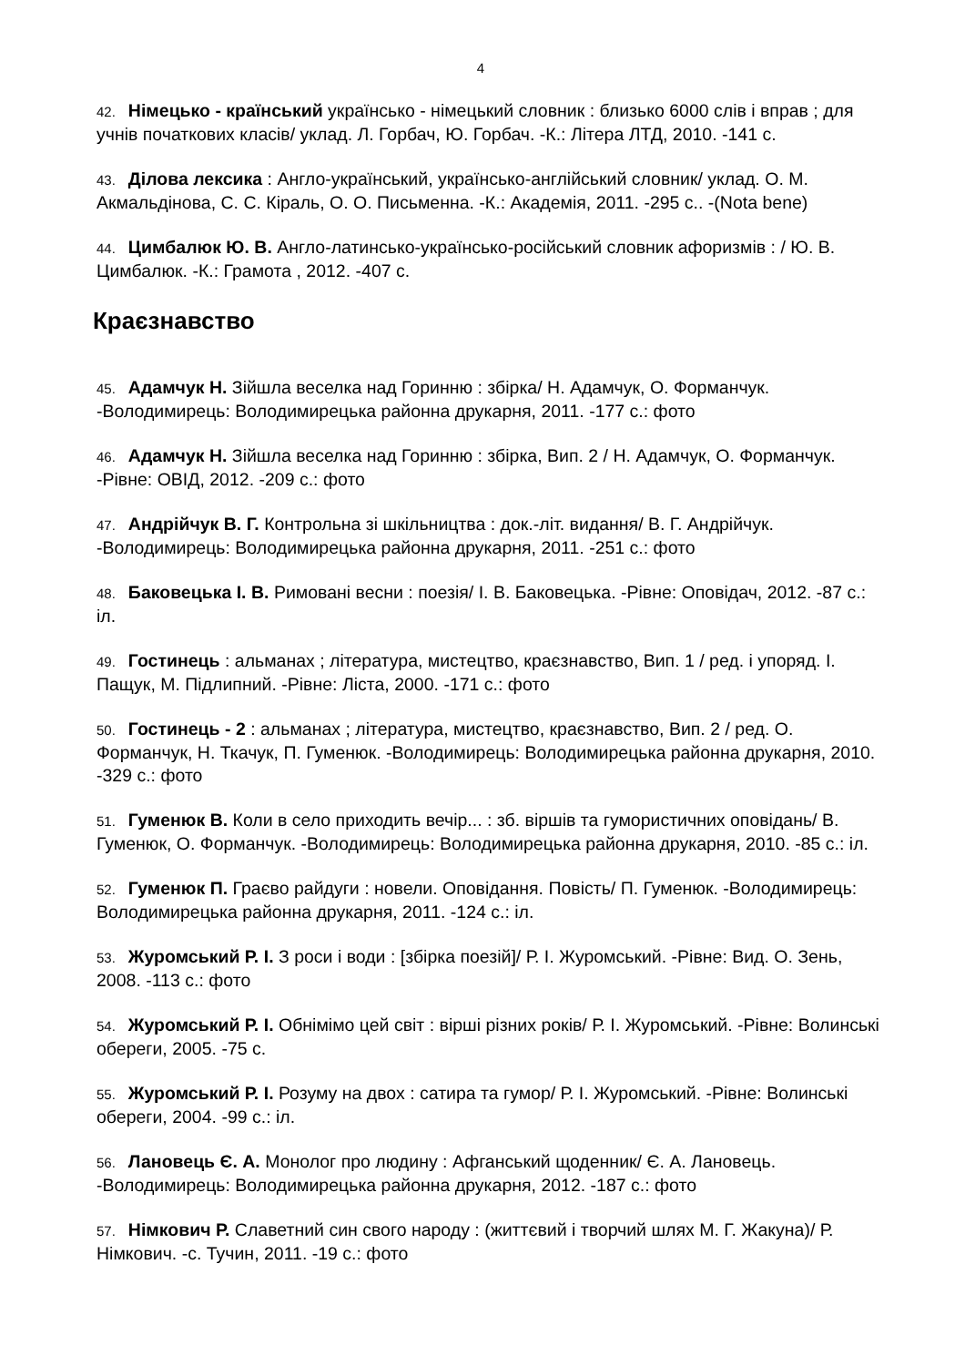4
42. Німецько - країнський українсько - німецький словник : близько 6000 слів і вправ ; для учнів початкових класів/ уклад. Л. Горбач, Ю. Горбач. -К.: Літера ЛТД, 2010. -141 с.
43. Ділова лексика : Англо-український, українсько-англійський словник/ уклад. О. М. Акмальдінова, С. С. Кіраль, О. О. Письменна. -К.: Академія, 2011. -295 с.. -(Nota bene)
44. Цимбалюк Ю. В. Англо-латинсько-українсько-російський словник афоризмів : / Ю. В. Цимбалюк. -К.: Грамота , 2012. -407 с.
Краєзнавство
45. Адамчук Н. Зійшла веселка над Горинню : збірка/ Н. Адамчук, О. Форманчук. -Володимирець: Володимирецька районна друкарня, 2011. -177 с.: фото
46. Адамчук Н. Зійшла веселка над Горинню : збірка, Вип. 2 / Н. Адамчук, О. Форманчук. -Рівне: ОВІД, 2012. -209 с.: фото
47. Андрійчук В. Г. Контрольна зі шкільництва : док.-літ. видання/ В. Г. Андрійчук. -Володимирець: Володимирецька районна друкарня, 2011. -251 с.: фото
48. Баковецька І. В. Римовані весни : поезія/ І. В. Баковецька. -Рівне: Оповідач, 2012. -87 с.: іл.
49. Гостинець : альманах ; література, мистецтво, краєзнавство, Вип. 1 / ред. і упоряд. І. Пащук, М. Підлипний. -Рівне: Ліста, 2000. -171 с.: фото
50. Гостинець - 2 : альманах ; література, мистецтво, краєзнавство, Вип. 2 / ред. О. Форманчук, Н. Ткачук, П. Гуменюк. -Володимирець: Володимирецька районна друкарня, 2010. -329 с.: фото
51. Гуменюк В. Коли в село приходить вечір... : зб. віршів та гумористичних оповідань/ В. Гуменюк, О. Форманчук. -Володимирець: Володимирецька районна друкарня, 2010. -85 с.: іл.
52. Гуменюк П. Граєво райдуги : новели. Оповідання. Повість/ П. Гуменюк. -Володимирець: Володимирецька районна друкарня, 2011. -124 с.: іл.
53. Журомський Р. І. З роси і води : [збірка поезій]/ Р. І. Журомський. -Рівне: Вид. О. Зень, 2008. -113 с.: фото
54. Журомський Р. І. Обнімімо цей світ : вірші різних років/ Р. І. Журомський. -Рівне: Волинські обереги, 2005. -75 с.
55. Журомський Р. І. Розуму на двох : сатира та гумор/ Р. І. Журомський. -Рівне: Волинські обереги, 2004. -99 с.: іл.
56. Лановець Є. А. Монолог про людину : Афганський щоденник/ Є. А. Лановець. -Володимирець: Володимирецька районна друкарня, 2012. -187 с.: фото
57. Німкович Р. Славетний син свого народу : (життєвий і творчий шлях М. Г. Жакуна)/ Р. Німкович. -с. Тучин, 2011. -19 с.: фото